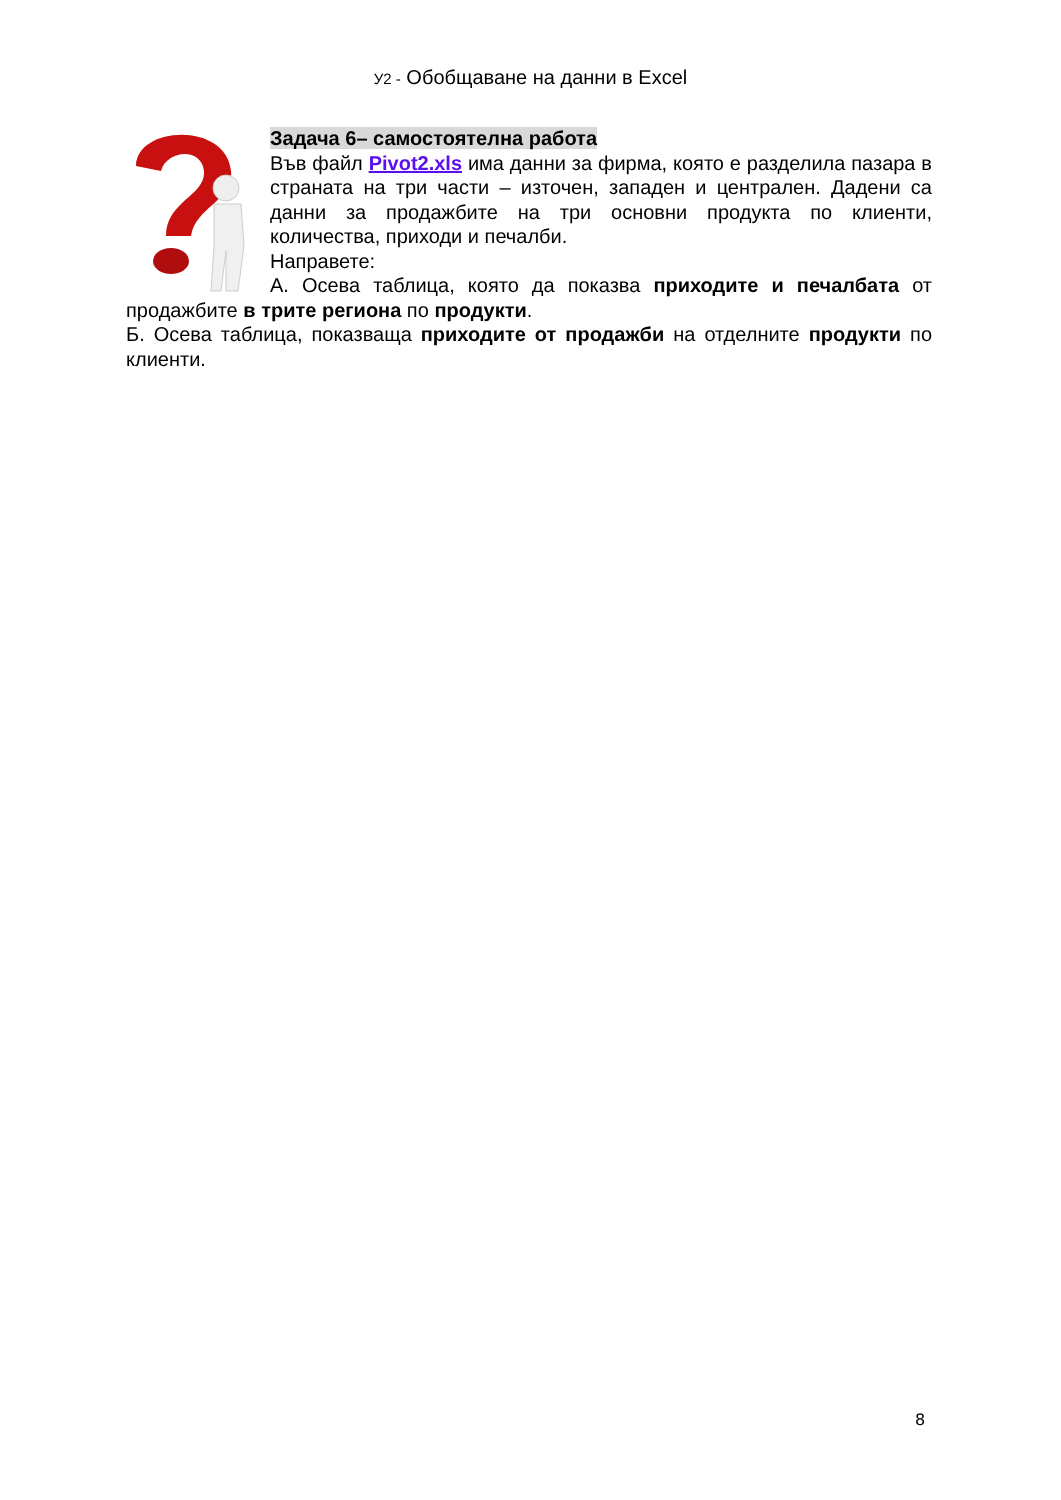У2 - Обобщаване на данни в Excel
Задача 6– самостоятелна работа
Във файл Pivot2.xls има данни за фирма, която е разделила пазара в страната на три части – източен, западен и централен. Дадени са данни за продажбите на три основни продукта по клиенти, количества, приходи и печалби.
Направете:
А. Осева таблица, която да показва приходите и печалбата от продажбите в трите региона по продукти.
Б. Осева таблица, показваща приходите от продажби на отделните продукти по клиенти.
8